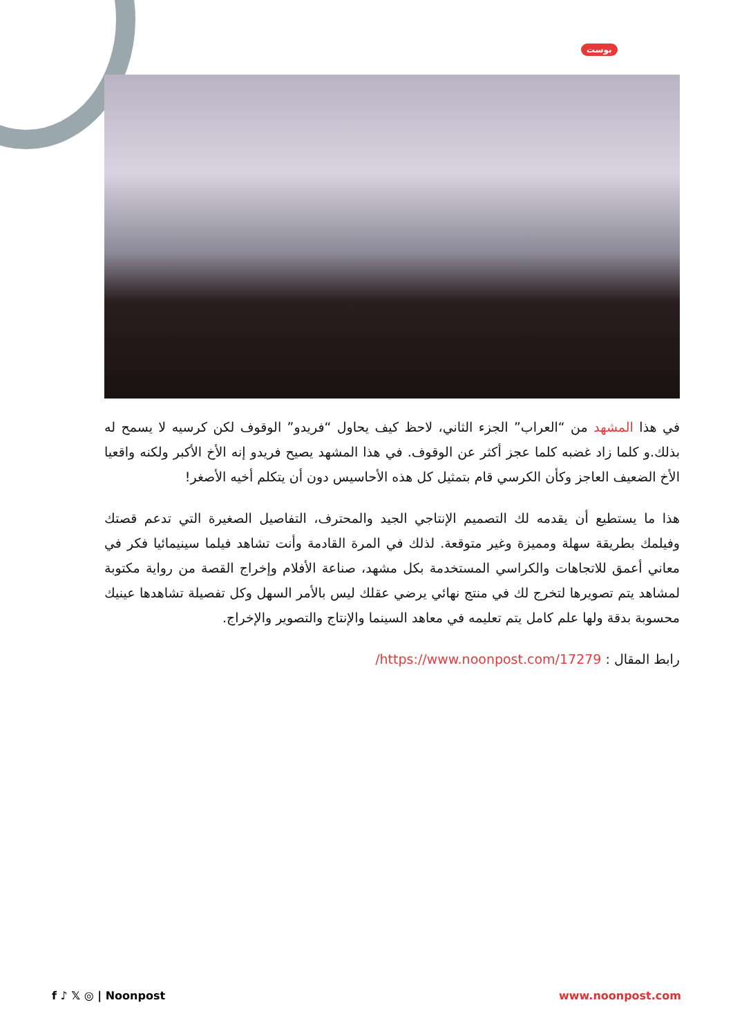بوست
في هذا المشهد من “العراب” الجزء الثاني، لاحظ كيف يحاول “فريدو” الوقوف لكن كرسيه لا يسمح له بذلك.و كلما زاد غضبه كلما عجز أكثر عن الوقوف. في هذا المشهد يصيح فريدو إنه الأخ الأكبر ولكنه واقعيا الأخ الضعيف العاجز وكأن الكرسي قام بتمثيل كل هذه الأحاسيس دون أن يتكلم أخيه الأصغر!
هذا ما يستطيع أن يقدمه لك التصميم الإنتاجي الجيد والمحترف، التفاصيل الصغيرة التي تدعم قصتك وفيلمك بطريقة سهلة ومميزة وغير متوقعة. لذلك في المرة القادمة وأنت تشاهد فيلما سينيمائيا فكر في معاني أعمق للاتجاهات والكراسي المستخدمة بكل مشهد، صناعة الأفلام وإخراج القصة من رواية مكتوبة لمشاهد يتم تصويرها لتخرج لك في منتج نهائي يرضي عقلك ليس بالأمر السهل وكل تفصيلة تشاهدها عينيك محسوبة بدقة ولها علم كامل يتم تعليمه في معاهد السينما والإنتاج والتصوير والإخراج.
رابط المقال : https://www.noonpost.com/17279/
f ♪ 𝕏 ◎ | Noonpost www.noonpost.com